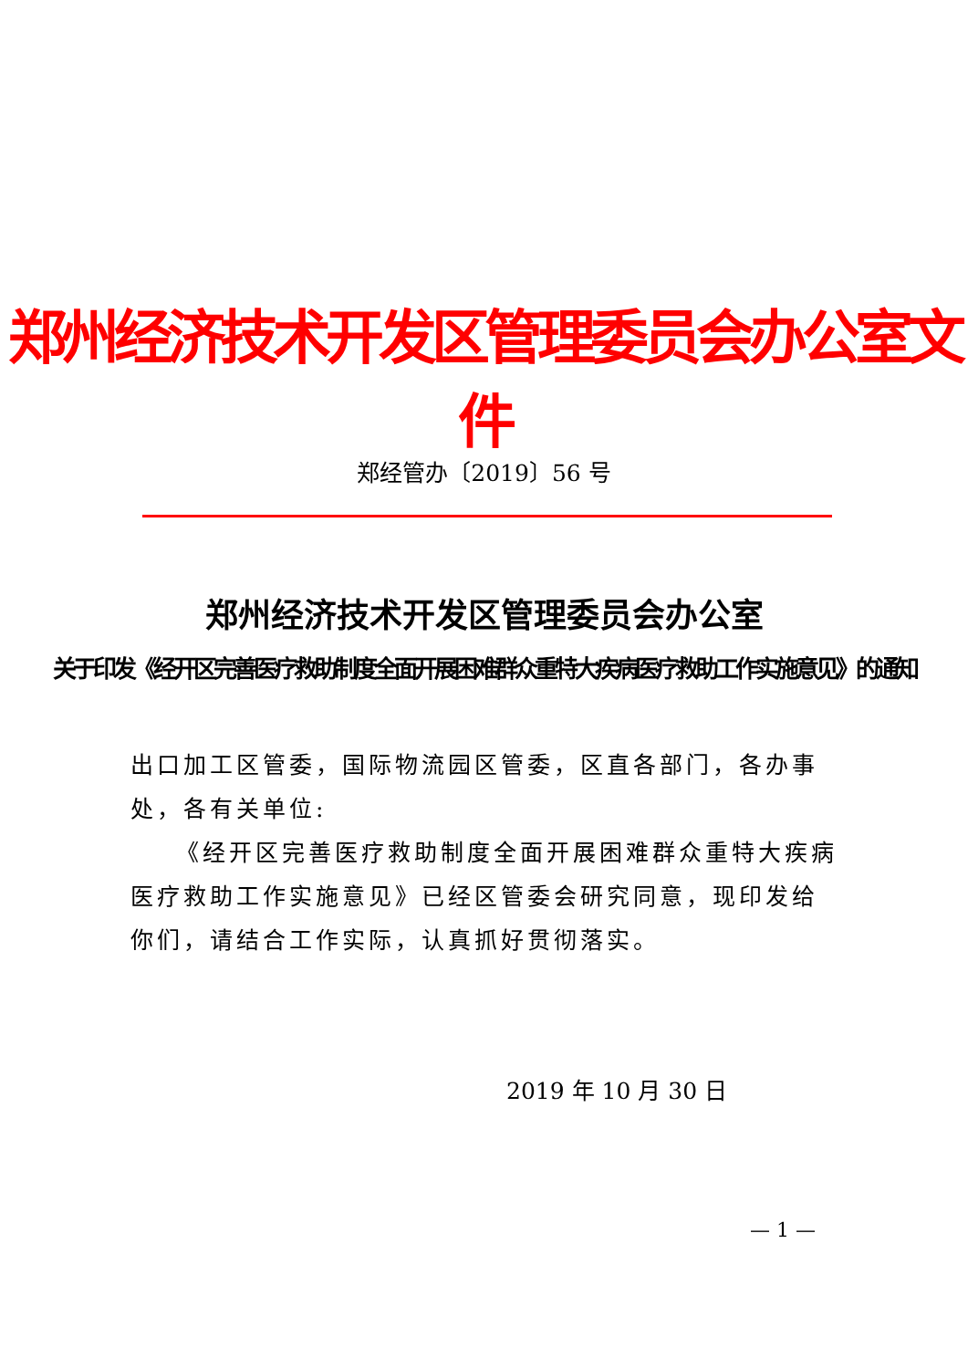郑州经济技术开发区管理委员会办公室文件
郑经管办〔2019〕56 号
郑州经济技术开发区管理委员会办公室
关于印发《经开区完善医疗救助制度全面开展困难群众重特大疾病医疗救助工作实施意见》的通知
出口加工区管委，国际物流园区管委，区直各部门，各办事处，各有关单位:
《经开区完善医疗救助制度全面开展困难群众重特大疾病医疗救助工作实施意见》已经区管委会研究同意，现印发给你们，请结合工作实际，认真抓好贯彻落实。
2019 年 10 月 30 日
— 1 —